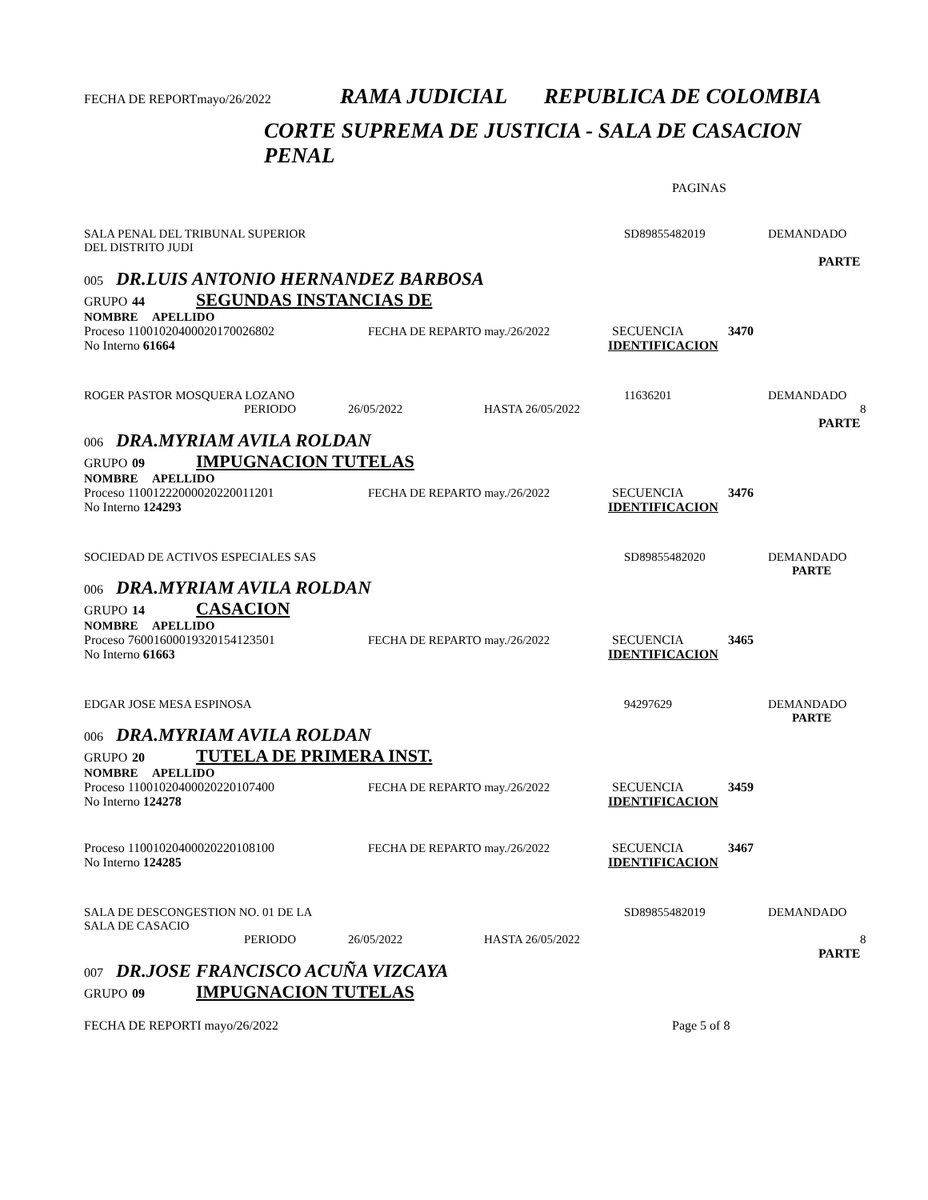FECHA DE REPORTmayo/26/2022 RAMA JUDICIAL REPUBLICA DE COLOMBIA
CORTE SUPREMA DE JUSTICIA - SALA DE CASACION PENAL
PAGINAS
SALA PENAL DEL TRIBUNAL SUPERIOR
DEL DISTRITO JUDI SD89855482019 DEMANDADO
PARTE
005 DR.LUIS ANTONIO HERNANDEZ BARBOSA
GRUPO 44 SEGUNDAS INSTANCIAS DE
NOMBRE APELLIDO
Proceso 11001020400020170026802 FECHA DE REPARTO may./26/2022 SECUENCIA 3470
No Interno 61664 IDENTIFICACION
ROGER PASTOR MOSQUERA LOZANO 11636201 DEMANDADO
PERIODO 26/05/2022 HASTA 26/05/2022 8
PARTE
006 DRA.MYRIAM AVILA ROLDAN
GRUPO 09 IMPUGNACION TUTELAS
NOMBRE APELLIDO
Proceso 11001222000020220011201 FECHA DE REPARTO may./26/2022 SECUENCIA 3476
No Interno 124293 IDENTIFICACION
SOCIEDAD DE ACTIVOS ESPECIALES SAS SD89855482020 DEMANDADO
PARTE
006 DRA.MYRIAM AVILA ROLDAN
GRUPO 14 CASACION
NOMBRE APELLIDO
Proceso 76001600019320154123501 FECHA DE REPARTO may./26/2022 SECUENCIA 3465
No Interno 61663 IDENTIFICACION
EDGAR JOSE MESA ESPINOSA 94297629 DEMANDADO
PARTE
006 DRA.MYRIAM AVILA ROLDAN
GRUPO 20 TUTELA DE PRIMERA INST.
NOMBRE APELLIDO
Proceso 11001020400020220107400 FECHA DE REPARTO may./26/2022 SECUENCIA 3459
No Interno 124278 IDENTIFICACION
Proceso 11001020400020220108100 FECHA DE REPARTO may./26/2022 SECUENCIA 3467
No Interno 124285 IDENTIFICACION
SALA DE DESCONGESTION NO. 01 DE LA
SALA DE CASACIO SD89855482019 DEMANDADO
PERIODO 26/05/2022 HASTA 26/05/2022 8
PARTE
007 DR.JOSE FRANCISCO ACUÑA VIZCAYA
GRUPO 09 IMPUGNACION TUTELAS
FECHA DE REPORTI mayo/26/2022 Page 5 of 8